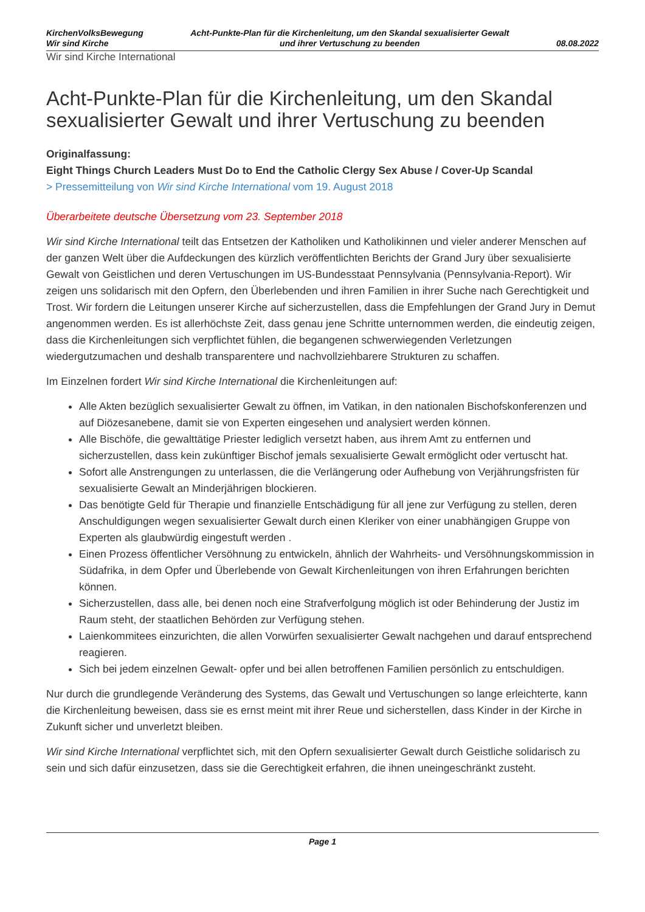KirchenVolksBewegung
Wir sind Kirche
Acht-Punkte-Plan für die Kirchenleitung, um den Skandal sexualisierter Gewalt
und ihrer Vertuschung zu beenden
08.08.2022
Wir sind Kirche International
Acht-Punkte-Plan für die Kirchenleitung, um den Skandal sexualisierter Gewalt und ihrer Vertuschung zu beenden
Originalfassung:
Eight Things Church Leaders Must Do to End the Catholic Clergy Sex Abuse / Cover-Up Scandal
> Pressemitteilung von Wir sind Kirche International vom 19. August 2018
Überarbeitete deutsche Übersetzung vom 23. September 2018
Wir sind Kirche International teilt das Entsetzen der Katholiken und Katholikinnen und vieler anderer Menschen auf der ganzen Welt über die Aufdeckungen des kürzlich veröffentlichten Berichts der Grand Jury über sexualisierte Gewalt von Geistlichen und deren Vertuschungen im US-Bundesstaat Pennsylvania (Pennsylvania-Report). Wir zeigen uns solidarisch mit den Opfern, den Überlebenden und ihren Familien in ihrer Suche nach Gerechtigkeit und Trost. Wir fordern die Leitungen unserer Kirche auf sicherzustellen, dass die Empfehlungen der Grand Jury in Demut angenommen werden. Es ist allerhöchste Zeit, dass genau jene Schritte unternommen werden, die eindeutig zeigen, dass die Kirchenleitungen sich verpflichtet fühlen, die begangenen schwerwiegenden Verletzungen wiedergutzumachen und deshalb transparentere und nachvollziehbarere Strukturen zu schaffen.
Im Einzelnen fordert Wir sind Kirche International die Kirchenleitungen auf:
Alle Akten bezüglich sexualisierter Gewalt zu öffnen, im Vatikan, in den nationalen Bischofskonferenzen und auf Diözesanebene, damit sie von Experten eingesehen und analysiert werden können.
Alle Bischöfe, die gewalttätige Priester lediglich versetzt haben, aus ihrem Amt zu entfernen und sicherzustellen, dass kein zukünftiger Bischof jemals sexualisierte Gewalt ermöglicht oder vertuscht hat.
Sofort alle Anstrengungen zu unterlassen, die die Verlängerung oder Aufhebung von Verjährungsfristen für sexualisierte Gewalt an Minderjährigen blockieren.
Das benötigte Geld für Therapie und finanzielle Entschädigung für all jene zur Verfügung zu stellen, deren Anschuldigungen wegen sexualisierter Gewalt durch einen Kleriker von einer unabhängigen Gruppe von Experten als glaubwürdig eingestuft werden .
Einen Prozess öffentlicher Versöhnung zu entwickeln, ähnlich der Wahrheits- und Versöhnungskommission in Südafrika, in dem Opfer und Überlebende von Gewalt Kirchenleitungen von ihren Erfahrungen berichten können.
Sicherzustellen, dass alle, bei denen noch eine Strafverfolgung möglich ist oder Behinderung der Justiz im Raum steht, der staatlichen Behörden zur Verfügung stehen.
Laienkommitees einzurichten, die allen Vorwürfen sexualisierter Gewalt nachgehen und darauf entsprechend reagieren.
Sich bei jedem einzelnen Gewalt- opfer und bei allen betroffenen Familien persönlich zu entschuldigen.
Nur durch die grundlegende Veränderung des Systems, das Gewalt und Vertuschungen so lange erleichterte, kann die Kirchenleitung beweisen, dass sie es ernst meint mit ihrer Reue und sicherstellen, dass Kinder in der Kirche in Zukunft sicher und unverletzt bleiben.
Wir sind Kirche International verpflichtet sich, mit den Opfern sexualisierter Gewalt durch Geistliche solidarisch zu sein und sich dafür einzusetzen, dass sie die Gerechtigkeit erfahren, die ihnen uneingeschränkt zusteht.
Page 1